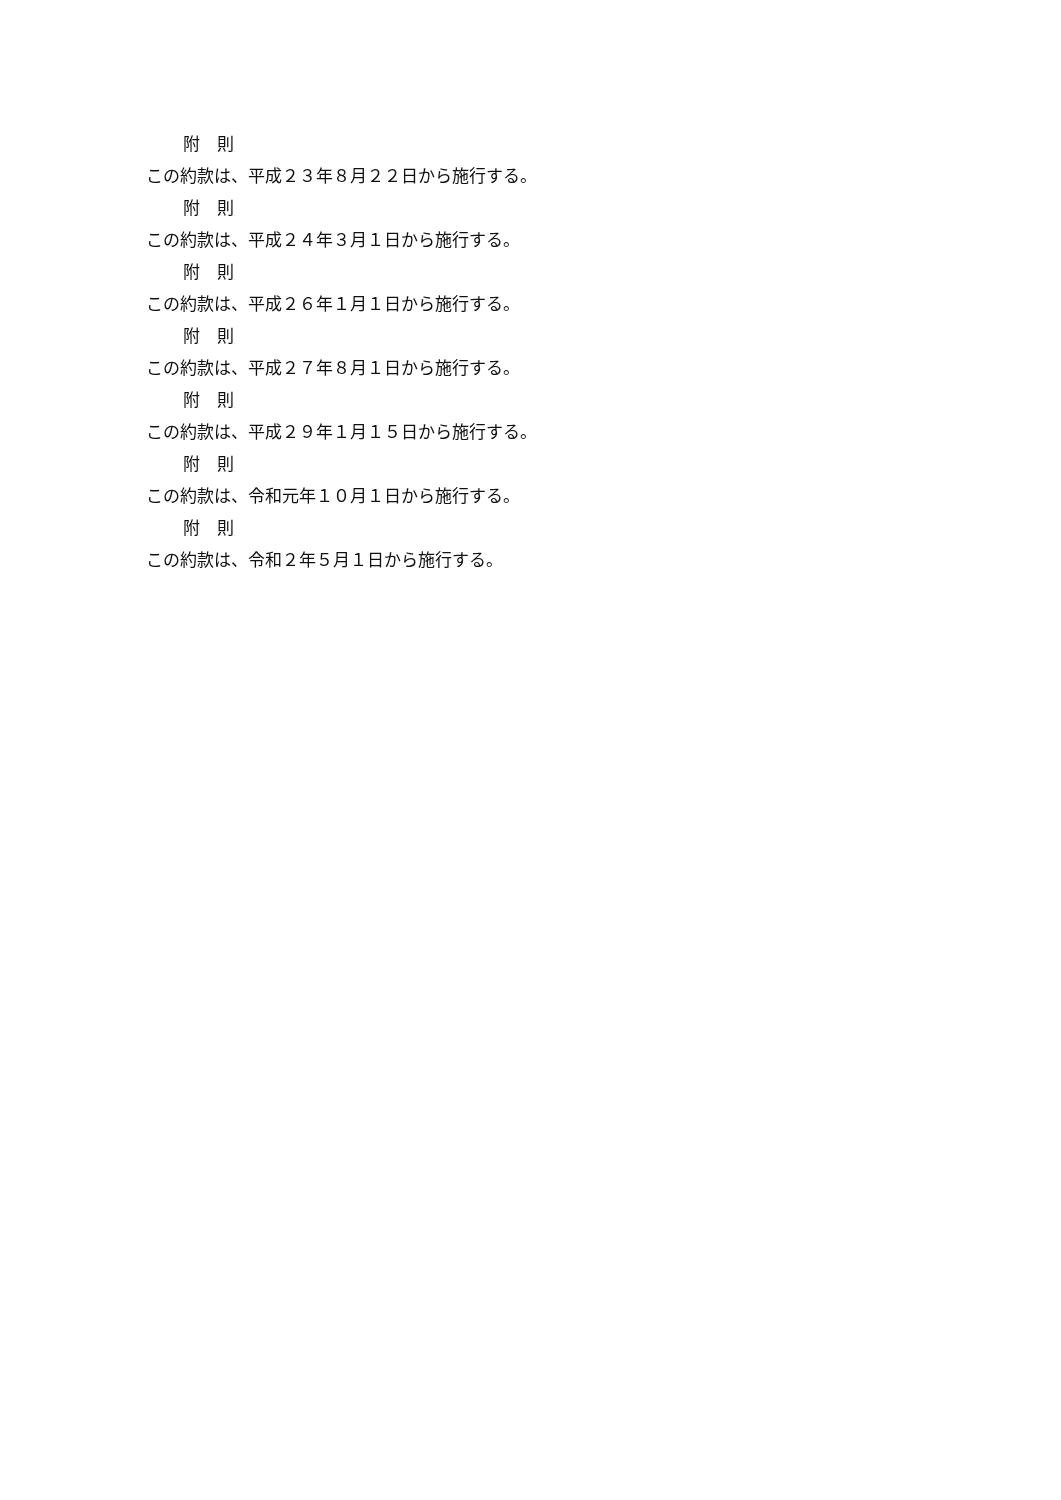附　則
この約款は、平成２３年８月２２日から施行する。
附　則
この約款は、平成２４年３月１日から施行する。
附　則
この約款は、平成２６年１月１日から施行する。
附　則
この約款は、平成２７年８月１日から施行する。
附　則
この約款は、平成２９年１月１５日から施行する。
附　則
この約款は、令和元年１０月１日から施行する。
附　則
この約款は、令和２年５月１日から施行する。